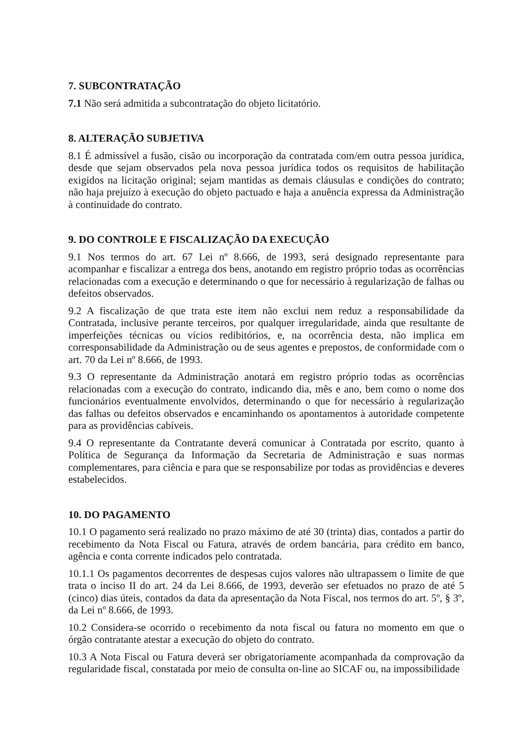7. SUBCONTRATAÇÃO
7.1 Não será admitida a subcontratação do objeto licitatório.
8. ALTERAÇÃO SUBJETIVA
8.1 É admissível a fusão, cisão ou incorporação da contratada com/em outra pessoa jurídica, desde que sejam observados pela nova pessoa jurídica todos os requisitos de habilitação exigidos na licitação original; sejam mantidas as demais cláusulas e condições do contrato; não haja prejuízo à execução do objeto pactuado e haja a anuência expressa da Administração à continuidade do contrato.
9. DO CONTROLE E FISCALIZAÇÃO DA EXECUÇÃO
9.1 Nos termos do art. 67 Lei nº 8.666, de 1993, será designado representante para acompanhar e fiscalizar a entrega dos bens, anotando em registro próprio todas as ocorrências relacionadas com a execução e determinando o que for necessário à regularização de falhas ou defeitos observados.
9.2 A fiscalização de que trata este item não exclui nem reduz a responsabilidade da Contratada, inclusive perante terceiros, por qualquer irregularidade, ainda que resultante de imperfeições técnicas ou vícios redibitórios, e, na ocorrência desta, não implica em corresponsabilidade da Administração ou de seus agentes e prepostos, de conformidade com o art. 70 da Lei nº 8.666, de 1993.
9.3 O representante da Administração anotará em registro próprio todas as ocorrências relacionadas com a execução do contrato, indicando dia, mês e ano, bem como o nome dos funcionários eventualmente envolvidos, determinando o que for necessário à regularização das falhas ou defeitos observados e encaminhando os apontamentos à autoridade competente para as providências cabíveis.
9.4 O representante da Contratante deverá comunicar à Contratada por escrito, quanto à Política de Segurança da Informação da Secretaria de Administração e suas normas complementares, para ciência e para que se responsabilize por todas as providências e deveres estabelecidos.
10. DO PAGAMENTO
10.1 O pagamento será realizado no prazo máximo de até 30 (trinta) dias, contados a partir do recebimento da Nota Fiscal ou Fatura, através de ordem bancária, para crédito em banco, agência e conta corrente indicados pelo contratada.
10.1.1 Os pagamentos decorrentes de despesas cujos valores não ultrapassem o limite de que trata o inciso II do art. 24 da Lei 8.666, de 1993, deverão ser efetuados no prazo de até 5 (cinco) dias úteis, contados da data da apresentação da Nota Fiscal, nos termos do art. 5º, § 3º, da Lei nº 8.666, de 1993.
10.2 Considera-se ocorrido o recebimento da nota fiscal ou fatura no momento em que o órgão contratante atestar a execução do objeto do contrato.
10.3 A Nota Fiscal ou Fatura deverá ser obrigatoriamente acompanhada da comprovação da regularidade fiscal, constatada por meio de consulta on-line ao SICAF ou, na impossibilidade